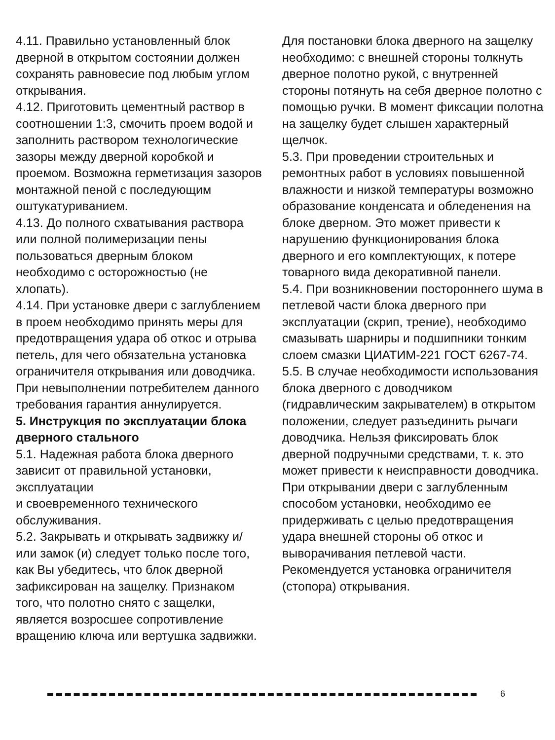4.11. Правильно установленный блок дверной в открытом состоянии должен сохранять равновесие под любым углом открывания.
4.12. Приготовить цементный раствор в соотношении 1:3, смочить проем водой и заполнить раствором технологические зазоры между дверной коробкой и проемом. Возможна герметизация зазоров монтажной пеной с последующим оштукатуриванием.
4.13. До полного схватывания раствора или полной полимеризации пены пользоваться дверным блоком необходимо с осторожностью (не хлопать).
4.14. При установке двери с заглублением в проем необходимо принять меры для предотвращения удара об откос и отрыва петель, для чего обязательна установка ограничителя открывания или доводчика. При невыполнении потребителем данного требования гарантия аннулируется.
5. Инструкция по эксплуатации блока дверного стального
5.1. Надежная работа блока дверного зависит от правильной установки, эксплуатации
и своевременного технического обслуживания.
5.2. Закрывать и открывать задвижку и/или замок (и) следует только после того, как Вы убедитесь, что блок дверной зафиксирован на защелку. Признаком того, что полотно снято с защелки, является возросшее сопротивление вращению ключа или вертушка задвижки.
Для постановки блока дверного на защелку необходимо: с внешней стороны толкнуть дверное полотно рукой, с внутренней стороны потянуть на себя дверное полотно с помощью ручки. В момент фиксации полотна на защелку будет слышен характерный щелчок.
5.3. При проведении строительных и ремонтных работ в условиях повышенной влажности и низкой температуры возможно образование конденсата и обледенения на блоке дверном. Это может привести к нарушению функционирования блока дверного и его комплектующих, к потере товарного вида декоративной панели.
5.4. При возникновении постороннего шума в петлевой части блока дверного при эксплуатации (скрип, трение), необходимо смазывать шарниры и подшипники тонким слоем смазки ЦИАТИМ-221 ГОСТ 6267-74.
5.5. В случае необходимости использования блока дверного с доводчиком (гидравлическим закрывателем) в открытом положении, следует разъединить рычаги доводчика. Нельзя фиксировать блок дверной подручными средствами, т. к. это может привести к неисправности доводчика.
При открывании двери с заглубленным способом установки, необходимо ее придерживать с целью предотвращения удара внешней стороны об откос и выворачивания петлевой части. Рекомендуется установка ограничителя (стопора) открывания.
6